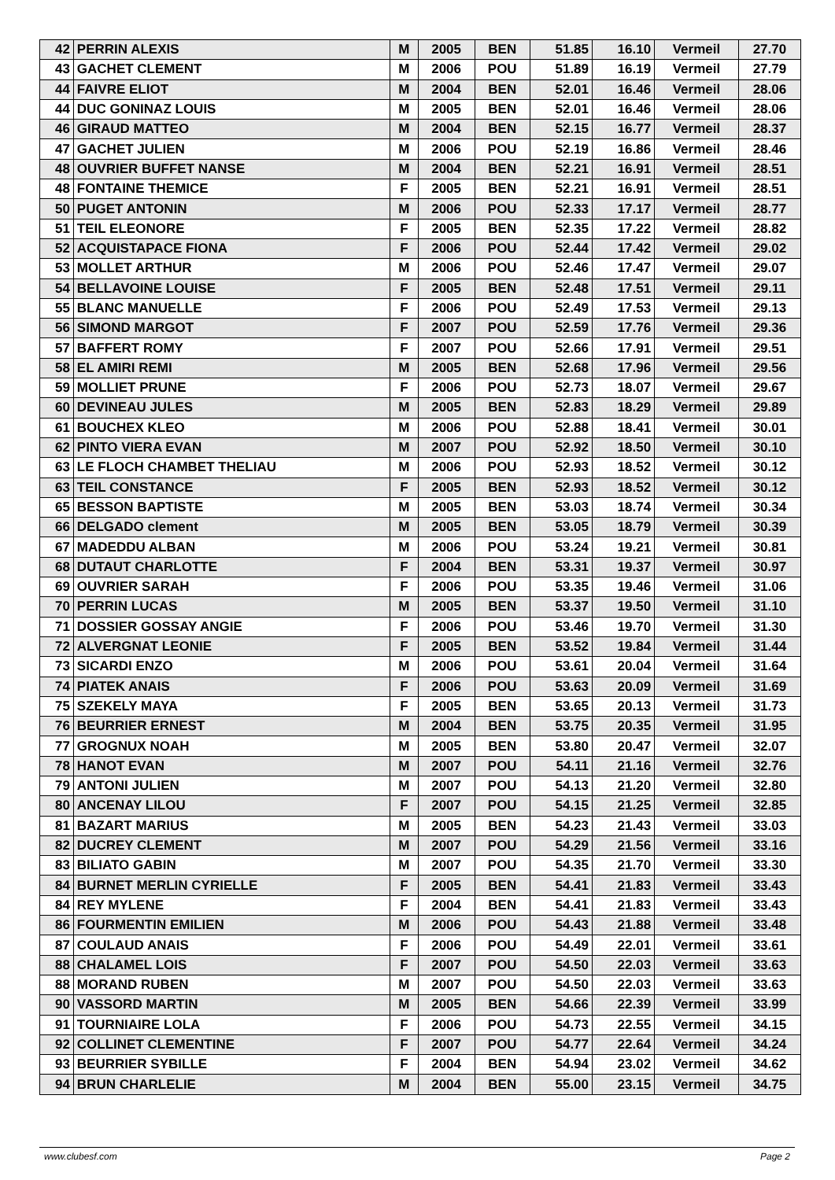| 42 | PERRIN ALEXIS | M | 2005 | BEN | 51.85 | 16.10 | Vermeil | 27.70 |
| 43 | GACHET CLEMENT | M | 2006 | POU | 51.89 | 16.19 | Vermeil | 27.79 |
| 44 | FAIVRE ELIOT | M | 2004 | BEN | 52.01 | 16.46 | Vermeil | 28.06 |
| 44 | DUC GONINAZ LOUIS | M | 2005 | BEN | 52.01 | 16.46 | Vermeil | 28.06 |
| 46 | GIRAUD MATTEO | M | 2004 | BEN | 52.15 | 16.77 | Vermeil | 28.37 |
| 47 | GACHET JULIEN | M | 2006 | POU | 52.19 | 16.86 | Vermeil | 28.46 |
| 48 | OUVRIER BUFFET NANSE | M | 2004 | BEN | 52.21 | 16.91 | Vermeil | 28.51 |
| 48 | FONTAINE THEMICE | F | 2005 | BEN | 52.21 | 16.91 | Vermeil | 28.51 |
| 50 | PUGET ANTONIN | M | 2006 | POU | 52.33 | 17.17 | Vermeil | 28.77 |
| 51 | TEIL ELEONORE | F | 2005 | BEN | 52.35 | 17.22 | Vermeil | 28.82 |
| 52 | ACQUISTAPACE FIONA | F | 2006 | POU | 52.44 | 17.42 | Vermeil | 29.02 |
| 53 | MOLLET ARTHUR | M | 2006 | POU | 52.46 | 17.47 | Vermeil | 29.07 |
| 54 | BELLAVOINE LOUISE | F | 2005 | BEN | 52.48 | 17.51 | Vermeil | 29.11 |
| 55 | BLANC MANUELLE | F | 2006 | POU | 52.49 | 17.53 | Vermeil | 29.13 |
| 56 | SIMOND MARGOT | F | 2007 | POU | 52.59 | 17.76 | Vermeil | 29.36 |
| 57 | BAFFERT ROMY | F | 2007 | POU | 52.66 | 17.91 | Vermeil | 29.51 |
| 58 | EL AMIRI REMI | M | 2005 | BEN | 52.68 | 17.96 | Vermeil | 29.56 |
| 59 | MOLLIET PRUNE | F | 2006 | POU | 52.73 | 18.07 | Vermeil | 29.67 |
| 60 | DEVINEAU JULES | M | 2005 | BEN | 52.83 | 18.29 | Vermeil | 29.89 |
| 61 | BOUCHEX KLEO | M | 2006 | POU | 52.88 | 18.41 | Vermeil | 30.01 |
| 62 | PINTO VIERA EVAN | M | 2007 | POU | 52.92 | 18.50 | Vermeil | 30.10 |
| 63 | LE FLOCH CHAMBET THELIAU | M | 2006 | POU | 52.93 | 18.52 | Vermeil | 30.12 |
| 63 | TEIL CONSTANCE | F | 2005 | BEN | 52.93 | 18.52 | Vermeil | 30.12 |
| 65 | BESSON BAPTISTE | M | 2005 | BEN | 53.03 | 18.74 | Vermeil | 30.34 |
| 66 | DELGADO clement | M | 2005 | BEN | 53.05 | 18.79 | Vermeil | 30.39 |
| 67 | MADEDDU ALBAN | M | 2006 | POU | 53.24 | 19.21 | Vermeil | 30.81 |
| 68 | DUTAUT CHARLOTTE | F | 2004 | BEN | 53.31 | 19.37 | Vermeil | 30.97 |
| 69 | OUVRIER SARAH | F | 2006 | POU | 53.35 | 19.46 | Vermeil | 31.06 |
| 70 | PERRIN LUCAS | M | 2005 | BEN | 53.37 | 19.50 | Vermeil | 31.10 |
| 71 | DOSSIER GOSSAY ANGIE | F | 2006 | POU | 53.46 | 19.70 | Vermeil | 31.30 |
| 72 | ALVERGNAT LEONIE | F | 2005 | BEN | 53.52 | 19.84 | Vermeil | 31.44 |
| 73 | SICARDI ENZO | M | 2006 | POU | 53.61 | 20.04 | Vermeil | 31.64 |
| 74 | PIATEK ANAIS | F | 2006 | POU | 53.63 | 20.09 | Vermeil | 31.69 |
| 75 | SZEKELY MAYA | F | 2005 | BEN | 53.65 | 20.13 | Vermeil | 31.73 |
| 76 | BEURRIER ERNEST | M | 2004 | BEN | 53.75 | 20.35 | Vermeil | 31.95 |
| 77 | GROGNUX NOAH | M | 2005 | BEN | 53.80 | 20.47 | Vermeil | 32.07 |
| 78 | HANOT EVAN | M | 2007 | POU | 54.11 | 21.16 | Vermeil | 32.76 |
| 79 | ANTONI JULIEN | M | 2007 | POU | 54.13 | 21.20 | Vermeil | 32.80 |
| 80 | ANCENAY LILOU | F | 2007 | POU | 54.15 | 21.25 | Vermeil | 32.85 |
| 81 | BAZART MARIUS | M | 2005 | BEN | 54.23 | 21.43 | Vermeil | 33.03 |
| 82 | DUCREY CLEMENT | M | 2007 | POU | 54.29 | 21.56 | Vermeil | 33.16 |
| 83 | BILIATO GABIN | M | 2007 | POU | 54.35 | 21.70 | Vermeil | 33.30 |
| 84 | BURNET MERLIN CYRIELLE | F | 2005 | BEN | 54.41 | 21.83 | Vermeil | 33.43 |
| 84 | REY MYLENE | F | 2004 | BEN | 54.41 | 21.83 | Vermeil | 33.43 |
| 86 | FOURMENTIN EMILIEN | M | 2006 | POU | 54.43 | 21.88 | Vermeil | 33.48 |
| 87 | COULAUD ANAIS | F | 2006 | POU | 54.49 | 22.01 | Vermeil | 33.61 |
| 88 | CHALAMEL LOIS | F | 2007 | POU | 54.50 | 22.03 | Vermeil | 33.63 |
| 88 | MORAND RUBEN | M | 2007 | POU | 54.50 | 22.03 | Vermeil | 33.63 |
| 90 | VASSORD MARTIN | M | 2005 | BEN | 54.66 | 22.39 | Vermeil | 33.99 |
| 91 | TOURNIAIRE LOLA | F | 2006 | POU | 54.73 | 22.55 | Vermeil | 34.15 |
| 92 | COLLINET CLEMENTINE | F | 2007 | POU | 54.77 | 22.64 | Vermeil | 34.24 |
| 93 | BEURRIER SYBILLE | F | 2004 | BEN | 54.94 | 23.02 | Vermeil | 34.62 |
| 94 | BRUN CHARLELIE | M | 2004 | BEN | 55.00 | 23.15 | Vermeil | 34.75 |
www.clubesf.com Page 2